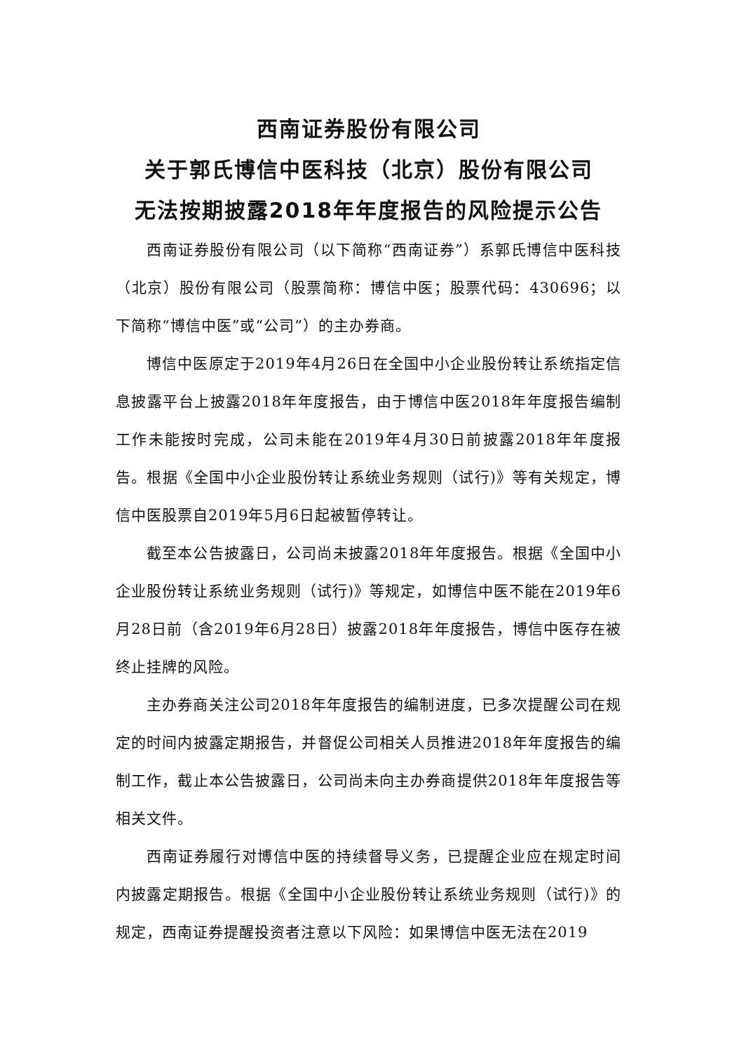西南证券股份有限公司
关于郭氏博信中医科技（北京）股份有限公司
无法按期披露2018年年度报告的风险提示公告
西南证券股份有限公司（以下简称“西南证券”）系郭氏博信中医科技（北京）股份有限公司（股票简称：博信中医；股票代码：430696；以下简称“博信中医”或“公司”）的主办券商。
博信中医原定于2019年4月26日在全国中小企业股份转让系统指定信息披露平台上披露2018年年度报告，由于博信中医2018年年度报告编制工作未能按时完成，公司未能在2019年4月30日前披露2018年年度报告。根据《全国中小企业股份转让系统业务规则（试行)》等有关规定，博信中医股票自2019年5月6日起被暂停转让。
截至本公告披露日，公司尚未披露2018年年度报告。根据《全国中小企业股份转让系统业务规则（试行)》等规定，如博信中医不能在2019年6月28日前（含2019年6月28日）披露2018年年度报告，博信中医存在被终止挂牌的风险。
主办券商关注公司2018年年度报告的编制进度，已多次提醒公司在规定的时间内披露定期报告，并督促公司相关人员推进2018年年度报告的编制工作，截止本公告披露日，公司尚未向主办券商提供2018年年度报告等相关文件。
西南证券履行对博信中医的持续督导义务，已提醒企业应在规定时间内披露定期报告。根据《全国中小企业股份转让系统业务规则（试行)》的规定，西南证券提醒投资者注意以下风险：如果博信中医无法在2019